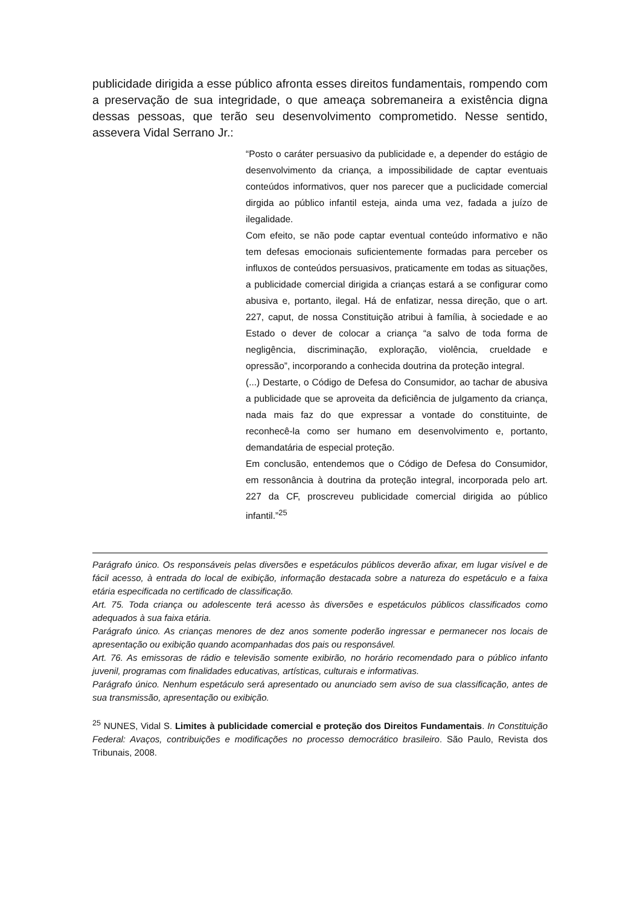publicidade dirigida a esse público afronta esses direitos fundamentais, rompendo com a preservação de sua integridade, o que ameaça sobremaneira a existência digna dessas pessoas, que terão seu desenvolvimento comprometido. Nesse sentido, assevera Vidal Serrano Jr.:
“Posto o caráter persuasivo da publicidade e, a depender do estágio de desenvolvimento da criança, a impossibilidade de captar eventuais conteúdos informativos, quer nos parecer que a puclicidade comercial dirgida ao público infantil esteja, ainda uma vez, fadada a juízo de ilegalidade.
Com efeito, se não pode captar eventual conteúdo informativo e não tem defesas emocionais suficientemente formadas para perceber os influxos de conteúdos persuasivos, praticamente em todas as situações, a publicidade comercial dirigida a crianças estará a se configurar como abusiva e, portanto, ilegal. Há de enfatizar, nessa direção, que o art. 227, caput, de nossa Constituição atribui à família, à sociedade e ao Estado o dever de colocar a criança “a salvo de toda forma de negligência, discriminação, exploração, violência, crueldade e opressão”, incorporando a conhecida doutrina da proteção integral.
(...) Destarte, o Código de Defesa do Consumidor, ao tachar de abusiva a publicidade que se aproveita da deficiência de julgamento da criança, nada mais faz do que expressar a vontade do constituinte, de reconhecê-la como ser humano em desenvolvimento e, portanto, demandatária de especial proteção.
Em conclusão, entendemos que o Código de Defesa do Consumidor, em ressonância à doutrina da proteção integral, incorporada pelo art. 227 da CF, proscreveu publicidade comercial dirigida ao público infantil.”<sup>25</sup>
Parágrafo único. Os responsáveis pelas diversões e espetáculos públicos deverão afixar, em lugar visível e de fácil acesso, à entrada do local de exibição, informação destacada sobre a natureza do espetáculo e a faixa etária especificada no certificado de classificação.
Art. 75. Toda criança ou adolescente terá acesso às diversões e espetáculos públicos classificados como adequados à sua faixa etária.
Parágrafo único. As crianças menores de dez anos somente poderão ingressar e permanecer nos locais de apresentação ou exibição quando acompanhadas dos pais ou responsável.
Art. 76. As emissoras de rádio e televisão somente exibirão, no horário recomendado para o público infanto juvenil, programas com finalidades educativas, artísticas, culturais e informativas.
Parágrafo único. Nenhum espetáculo será apresentado ou anunciado sem aviso de sua classificação, antes de sua transmissão, apresentação ou exibição.
<sup>25</sup> NUNES, Vidal S. Limites à publicidade comercial e proteção dos Direitos Fundamentais. In Constituição Federal: Avaços, contribuições e modificações no processo democrático brasileiro. São Paulo, Revista dos Tribunais, 2008.